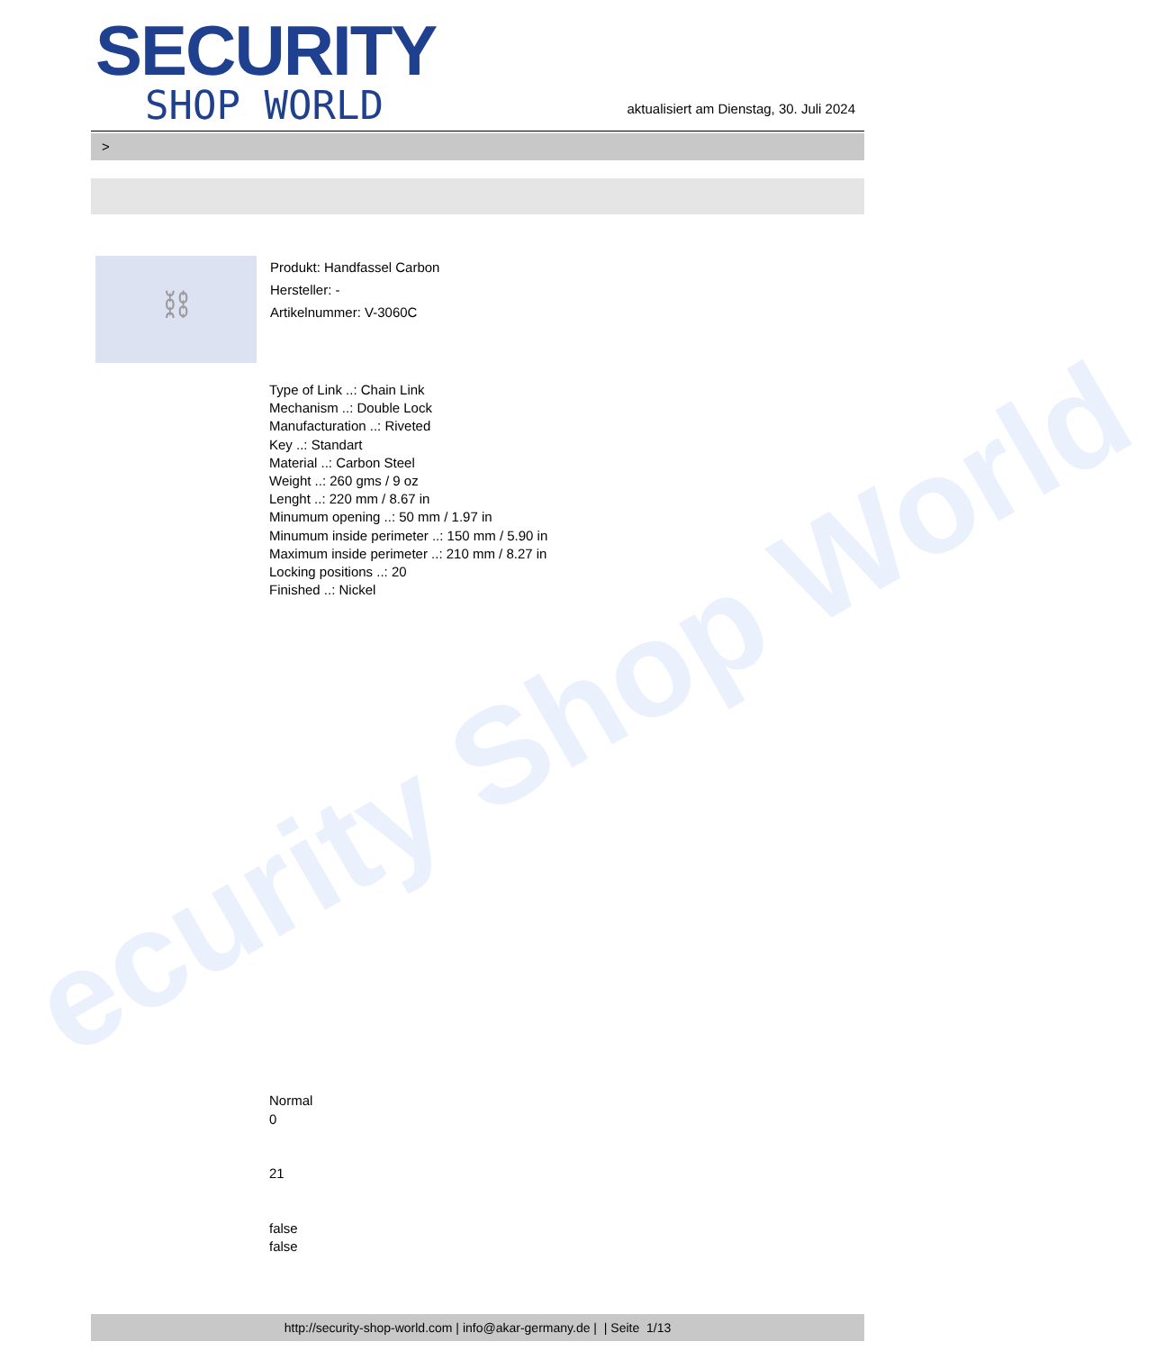ecurity Shop World
SECURITY
SHOP WORLD
aktualisiert am Dienstag, 30. Juli 2024
>
⛓
Produkt: Handfassel Carbon
Hersteller: -
Artikelnummer: V-3060C
Type of Link ..: Chain Link
Mechanism ..: Double Lock
Manufacturation ..: Riveted
Key ..: Standart
Material ..: Carbon Steel
Weight ..: 260 gms / 9 oz
Lenght ..: 220 mm / 8.67 in
Minumum opening ..: 50 mm / 1.97 in
Minumum inside perimeter ..: 150 mm / 5.90 in
Maximum inside perimeter ..: 210 mm / 8.27 in
Locking positions ..: 20
Finished ..: Nickel
Normal
0
21
false
false
http://security-shop-world.com | info@akar-germany.de | | Seite 1/13